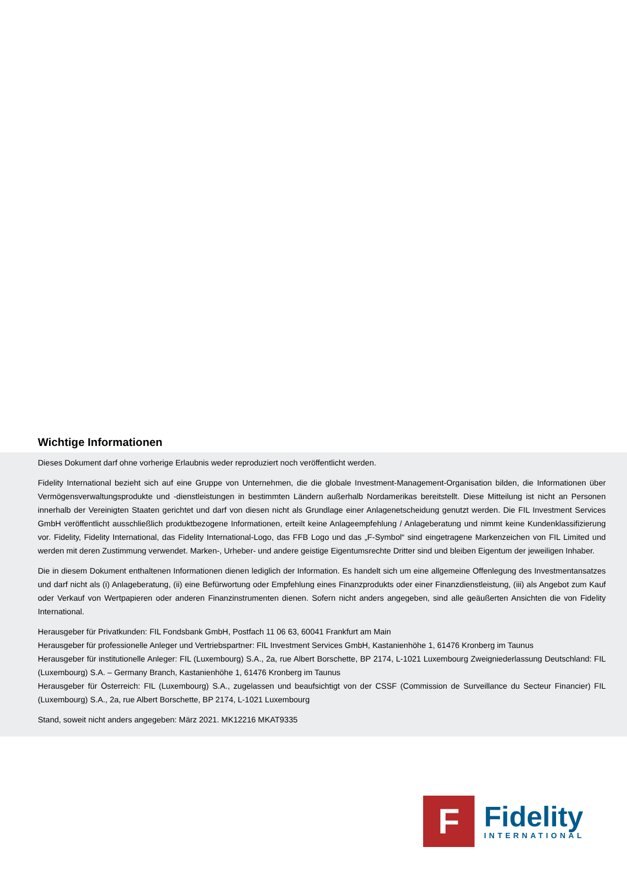Wichtige Informationen
Dieses Dokument darf ohne vorherige Erlaubnis weder reproduziert noch veröffentlicht werden.
Fidelity International bezieht sich auf eine Gruppe von Unternehmen, die die globale Investment-Management-Organisation bilden, die Informationen über Vermögensverwaltungsprodukte und -dienstleistungen in bestimmten Ländern außerhalb Nordamerikas bereitstellt. Diese Mitteilung ist nicht an Personen innerhalb der Vereinigten Staaten gerichtet und darf von diesen nicht als Grundlage einer Anlagenetscheidung genutzt werden. Die FIL Investment Services GmbH veröffentlicht ausschließlich produktbezogene Informationen, erteilt keine Anlageempfehlung / Anlageberatung und nimmt keine Kundenklassifizierung vor. Fidelity, Fidelity International, das Fidelity International-Logo, das FFB Logo und das „F-Symbol“ sind eingetragene Markenzeichen von FIL Limited und werden mit deren Zustimmung verwendet. Marken-, Urheber- und andere geistige Eigentumsrechte Dritter sind und bleiben Eigentum der jeweiligen Inhaber.
Die in diesem Dokument enthaltenen Informationen dienen lediglich der Information. Es handelt sich um eine allgemeine Offenlegung des Investmentansatzes und darf nicht als (i) Anlageberatung, (ii) eine Befürwortung oder Empfehlung eines Finanzprodukts oder einer Finanzdienstleistung, (iii) als Angebot zum Kauf oder Verkauf von Wertpapieren oder anderen Finanzinstrumenten dienen. Sofern nicht anders angegeben, sind alle geäußerten Ansichten die von Fidelity International.
Herausgeber für Privatkunden: FIL Fondsbank GmbH, Postfach 11 06 63, 60041 Frankfurt am Main
Herausgeber für professionelle Anleger und Vertriebspartner: FIL Investment Services GmbH, Kastanienhöhe 1, 61476 Kronberg im Taunus
Herausgeber für institutionelle Anleger: FIL (Luxembourg) S.A., 2a, rue Albert Borschette, BP 2174, L-1021 Luxembourg Zweigniederlassung Deutschland: FIL (Luxembourg) S.A. – Germany Branch, Kastanienhöhe 1, 61476 Kronberg im Taunus
Herausgeber für Österreich: FIL (Luxembourg) S.A., zugelassen und beaufsichtigt von der CSSF (Commission de Surveillance du Secteur Financier) FIL (Luxembourg) S.A., 2a, rue Albert Borschette, BP 2174, L-1021 Luxembourg
Stand, soweit nicht anders angegeben: März 2021. MK12216 MKAT9335
F
Fidelity
INTERNATIONAL